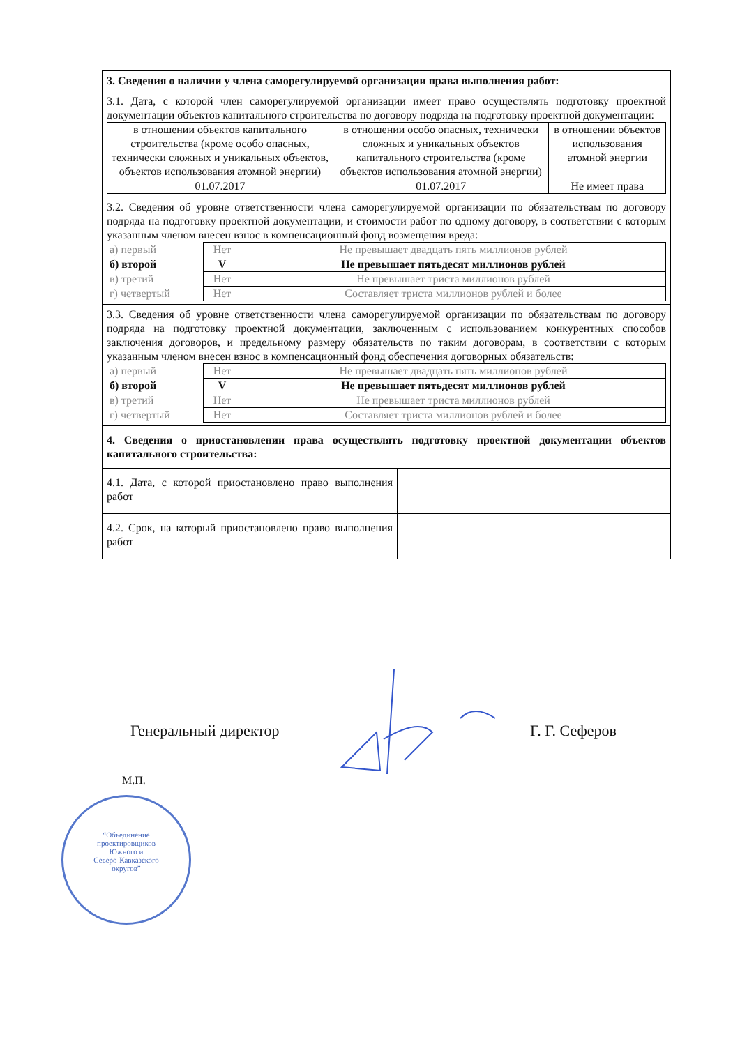| 3. Сведения о наличии у члена саморегулируемой организации права выполнения работ: | |
| 3.1. Дата, с которой член саморегулируемой организации имеет право осуществлять подготовку проектной документации объектов капитального строительства по договору подряда на подготовку проектной документации: / в отношении объектов капитального строительства (кроме особо опасных, технически сложных и уникальных объектов, объектов использования атомной энергии) / в отношении особо опасных, технически сложных и уникальных объектов капитального строительства (кроме объектов использования атомной энергии) / в отношении объектов использования атомной энергии / / 01.07.2017 / 01.07.2017 / Не имеет права / | |
| 3.2. Сведения об уровне ответственности члена саморегулируемой организации по обязательствам по договору подряда на подготовку проектной документации, и стоимости работ по одному договору, в соответствии с которым указанным членом внесен взнос в компенсационный фонд возмещения вреда: / а) первый / Нет / Не превышает двадцать пять миллионов рублей / / б) второй / V / Не превышает пятьдесят миллионов рублей / / в) третий / Нет / Не превышает триста миллионов рублей / / г) четвертый / Нет / Составляет триста миллионов рублей и более / | |
| 3.3. Сведения об уровне ответственности члена саморегулируемой организации по обязательствам по договору подряда на подготовку проектной документации, заключенным с использованием конкурентных способов заключения договоров, и предельному размеру обязательств по таким договорам, в соответствии с которым указанным членом внесен взнос в компенсационный фонд обеспечения договорных обязательств: / а) первый / Нет / Не превышает двадцать пять миллионов рублей / / б) второй / V / Не превышает пятьдесят миллионов рублей / / в) третий / Нет / Не превышает триста миллионов рублей / / г) четвертый / Нет / Составляет триста миллионов рублей и более / | |
| 4. Сведения о приостановлении права осуществлять подготовку проектной документации объектов капитального строительства: | |
| 4.1. Дата, с которой приостановлено право выполнения работ | |
| 4.2. Срок, на который приостановлено право выполнения работ | |
Генеральный директор Г. Г. Сеферов
М.П.
“Объединение
проектировщиков
Южного и
Северо-Кавказского
округов”